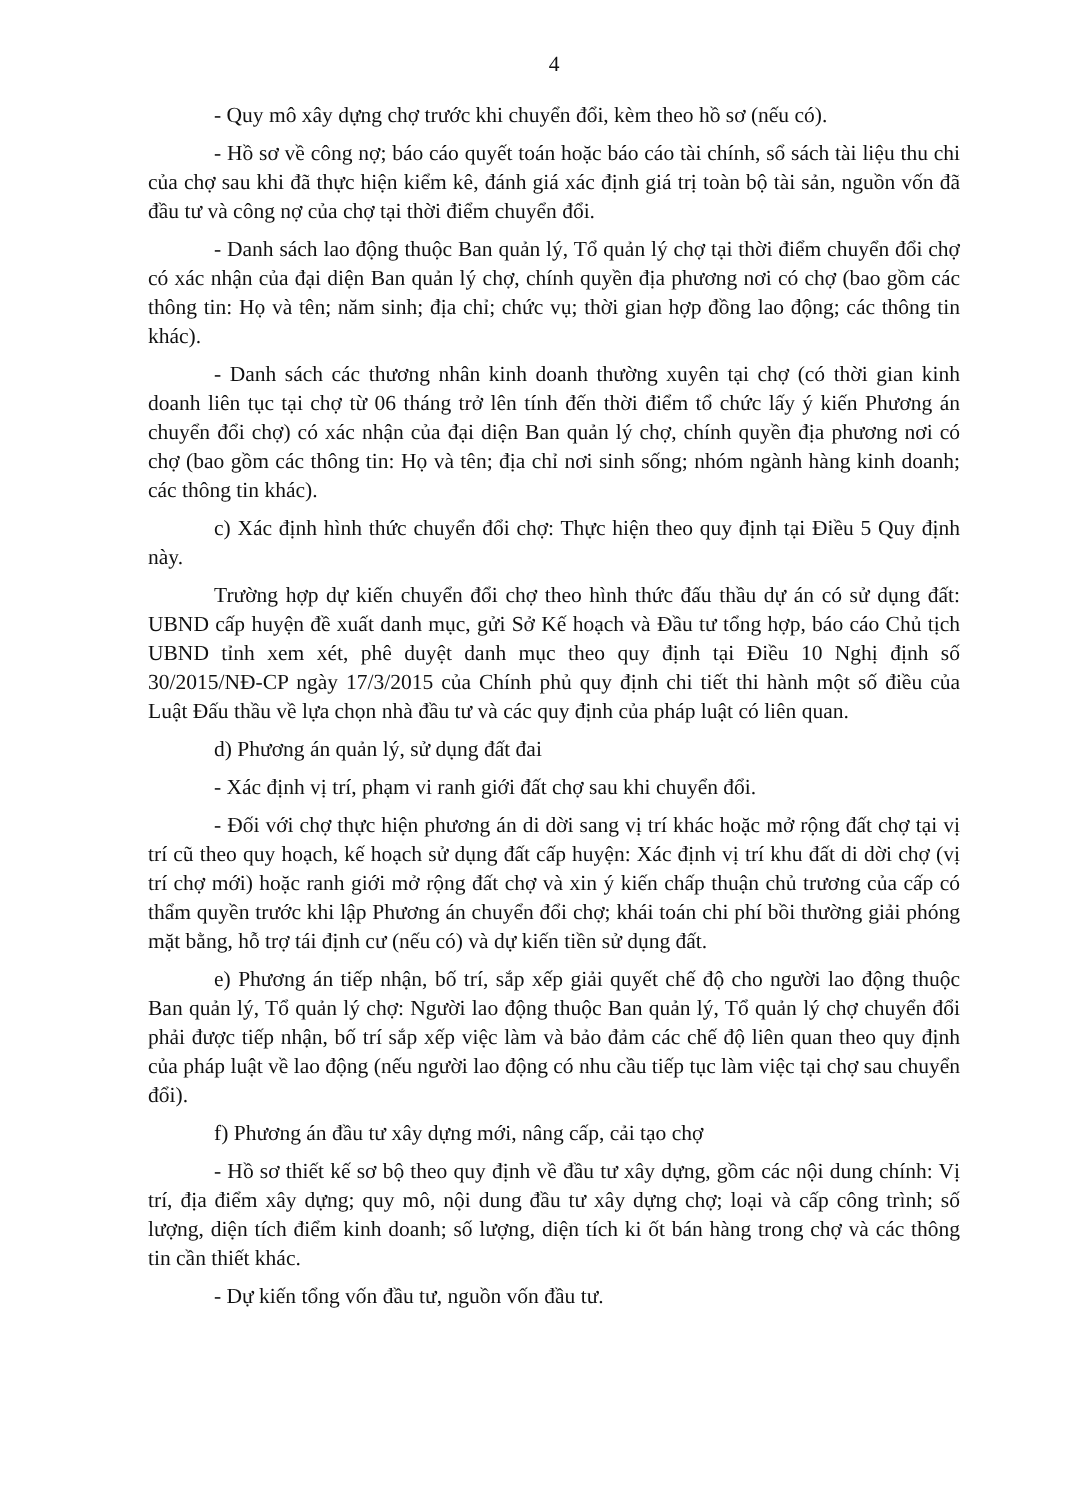4
- Quy mô xây dựng chợ trước khi chuyển đổi, kèm theo hồ sơ (nếu có).
- Hồ sơ về công nợ; báo cáo quyết toán hoặc báo cáo tài chính, sổ sách tài liệu thu chi của chợ sau khi đã thực hiện kiểm kê, đánh giá xác định giá trị toàn bộ tài sản, nguồn vốn đã đầu tư và công nợ của chợ tại thời điểm chuyển đổi.
- Danh sách lao động thuộc Ban quản lý, Tổ quản lý chợ tại thời điểm chuyển đổi chợ có xác nhận của đại diện Ban quản lý chợ, chính quyền địa phương nơi có chợ (bao gồm các thông tin: Họ và tên; năm sinh; địa chỉ; chức vụ; thời gian hợp đồng lao động; các thông tin khác).
- Danh sách các thương nhân kinh doanh thường xuyên tại chợ (có thời gian kinh doanh liên tục tại chợ từ 06 tháng trở lên tính đến thời điểm tổ chức lấy ý kiến Phương án chuyển đổi chợ) có xác nhận của đại diện Ban quản lý chợ, chính quyền địa phương nơi có chợ (bao gồm các thông tin: Họ và tên; địa chỉ nơi sinh sống; nhóm ngành hàng kinh doanh; các thông tin khác).
c) Xác định hình thức chuyển đổi chợ: Thực hiện theo quy định tại Điều 5 Quy định này.
Trường hợp dự kiến chuyển đổi chợ theo hình thức đấu thầu dự án có sử dụng đất: UBND cấp huyện đề xuất danh mục, gửi Sở Kế hoạch và Đầu tư tổng hợp, báo cáo Chủ tịch UBND tỉnh xem xét, phê duyệt danh mục theo quy định tại Điều 10 Nghị định số 30/2015/NĐ-CP ngày 17/3/2015 của Chính phủ quy định chi tiết thi hành một số điều của Luật Đấu thầu về lựa chọn nhà đầu tư và các quy định của pháp luật có liên quan.
d) Phương án quản lý, sử dụng đất đai
- Xác định vị trí, phạm vi ranh giới đất chợ sau khi chuyển đổi.
- Đối với chợ thực hiện phương án di dời sang vị trí khác hoặc mở rộng đất chợ tại vị trí cũ theo quy hoạch, kế hoạch sử dụng đất cấp huyện: Xác định vị trí khu đất di dời chợ (vị trí chợ mới) hoặc ranh giới mở rộng đất chợ và xin ý kiến chấp thuận chủ trương của cấp có thẩm quyền trước khi lập Phương án chuyển đổi chợ; khái toán chi phí bồi thường giải phóng mặt bằng, hỗ trợ tái định cư (nếu có) và dự kiến tiền sử dụng đất.
e) Phương án tiếp nhận, bố trí, sắp xếp giải quyết chế độ cho người lao động thuộc Ban quản lý, Tổ quản lý chợ: Người lao động thuộc Ban quản lý, Tổ quản lý chợ chuyển đổi phải được tiếp nhận, bố trí sắp xếp việc làm và bảo đảm các chế độ liên quan theo quy định của pháp luật về lao động (nếu người lao động có nhu cầu tiếp tục làm việc tại chợ sau chuyển đổi).
f) Phương án đầu tư xây dựng mới, nâng cấp, cải tạo chợ
- Hồ sơ thiết kế sơ bộ theo quy định về đầu tư xây dựng, gồm các nội dung chính: Vị trí, địa điểm xây dựng; quy mô, nội dung đầu tư xây dựng chợ; loại và cấp công trình; số lượng, diện tích điểm kinh doanh; số lượng, diện tích ki ốt bán hàng trong chợ và các thông tin cần thiết khác.
- Dự kiến tổng vốn đầu tư, nguồn vốn đầu tư.